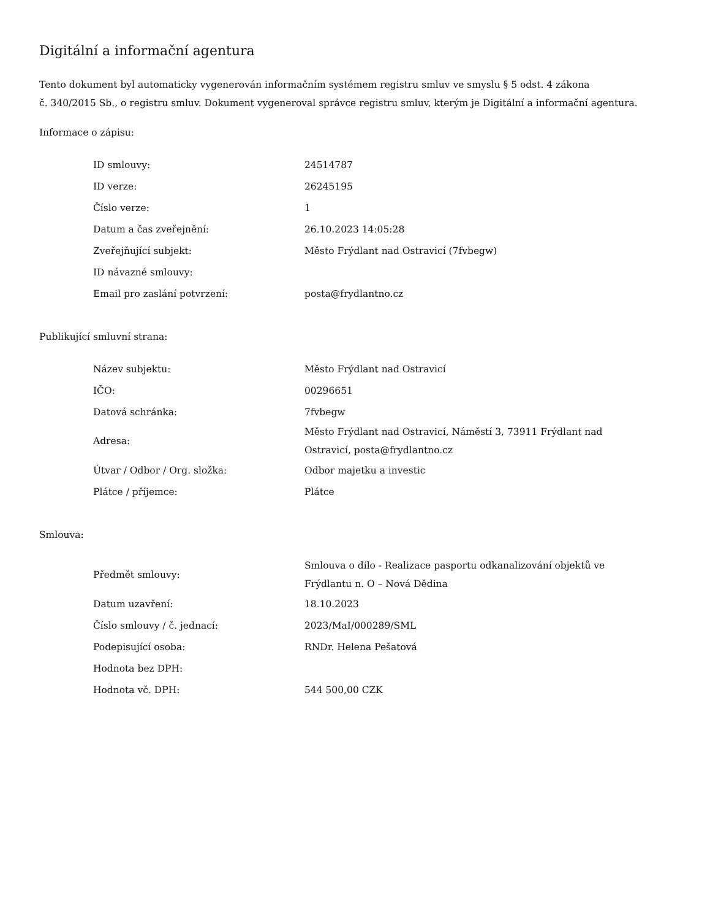Digitální a informační agentura
Tento dokument byl automaticky vygenerován informačním systémem registru smluv ve smyslu § 5 odst. 4 zákona
č. 340/2015 Sb., o registru smluv. Dokument vygeneroval správce registru smluv, kterým je Digitální a informační agentura.
Informace o zápisu:
| ID smlouvy: | 24514787 |
| ID verze: | 26245195 |
| Číslo verze: | 1 |
| Datum a čas zveřejnění: | 26.10.2023 14:05:28 |
| Zveřejňující subjekt: | Město Frýdlant nad Ostravicí (7fvbegw) |
| ID návazné smlouvy: | |
| Email pro zaslání potvrzení: | posta@frydlantno.cz |
Publikující smluvní strana:
| Název subjektu: | Město Frýdlant nad Ostravicí |
| IČO: | 00296651 |
| Datová schránka: | 7fvbegw |
| Adresa: | Město Frýdlant nad Ostravicí, Náměstí 3, 73911 Frýdlant nad Ostravicí, posta@frydlantno.cz |
| Útvar / Odbor / Org. složka: | Odbor majetku a investic |
| Plátce / příjemce: | Plátce |
Smlouva:
| Předmět smlouvy: | Smlouva o dílo - Realizace pasportu odkanalizování objektů ve Frýdlantu n. O – Nová Dědina |
| Datum uzavření: | 18.10.2023 |
| Číslo smlouvy / č. jednací: | 2023/MaI/000289/SML |
| Podepisující osoba: | RNDr. Helena Pešatová |
| Hodnota bez DPH: | |
| Hodnota vč. DPH: | 544 500,00 CZK |